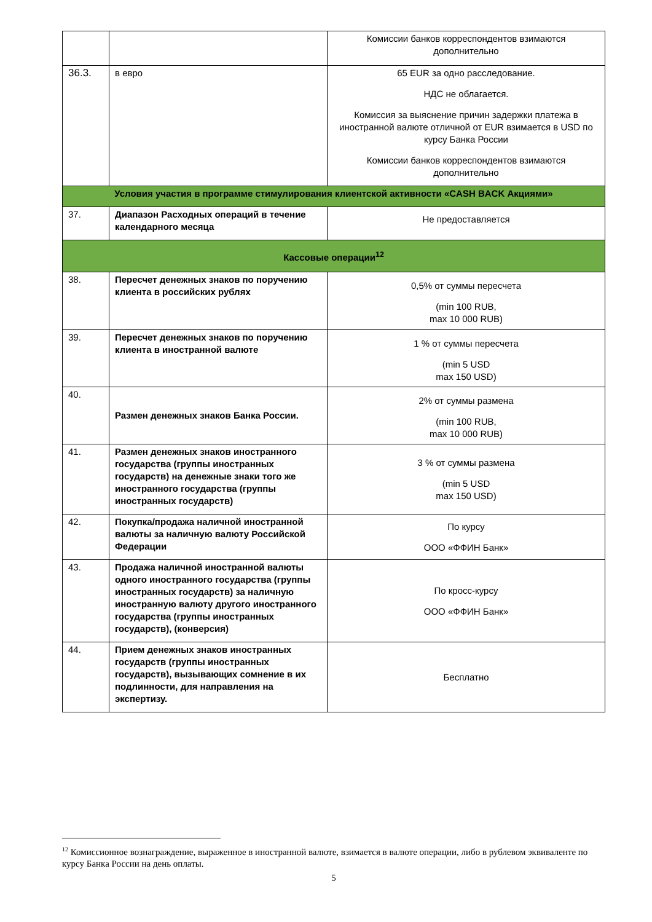| | | Комиссии банков корреспондентов взимаются дополнительно |
| 36.3. | в евро | 65 EUR за одно расследование. НДС не облагается. Комиссия за выяснение причин задержки платежа в иностранной валюте отличной от EUR взимается в USD по курсу Банка России Комиссии банков корреспондентов взимаются дополнительно |
| Условия участия в программе стимулирования клиентской активности «CASH BACK Акциями» | | |
| 37. | Диапазон Расходных операций в течение календарного месяца | Не предоставляется |
| Кассовые операции<sup>12</sup> | | |
| 38. | Пересчет денежных знаков по поручению клиента в российских рублях | 0,5% от суммы пересчета (min 100 RUB, max 10 000 RUB) |
| 39. | Пересчет денежных знаков по поручению клиента в иностранной валюте | 1 % от суммы пересчета (min 5 USD max 150 USD) |
| 40. | Размен денежных знаков Банка России. | 2% от суммы размена (min 100 RUB, max 10 000 RUB) |
| 41. | Размен денежных знаков иностранного государства (группы иностранных государств) на денежные знаки того же иностранного государства (группы иностранных государств) | 3 % от суммы размена (min 5 USD max 150 USD) |
| 42. | Покупка/продажа наличной иностранной валюты за наличную валюту Российской Федерации | По курсу ООО «ФФИН Банк» |
| 43. | Продажа наличной иностранной валюты одного иностранного государства (группы иностранных государств) за наличную иностранную валюту другого иностранного государства (группы иностранных государств), (конверсия) | По кросс-курсу ООО «ФФИН Банк» |
| 44. | Прием денежных знаков иностранных государств (группы иностранных государств), вызывающих сомнение в их подлинности, для направления на экспертизу. | Бесплатно |
<sup>12</sup> Комиссионное вознаграждение, выраженное в иностранной валюте, взимается в валюте операции, либо в рублевом эквиваленте по курсу Банка России на день оплаты.
5